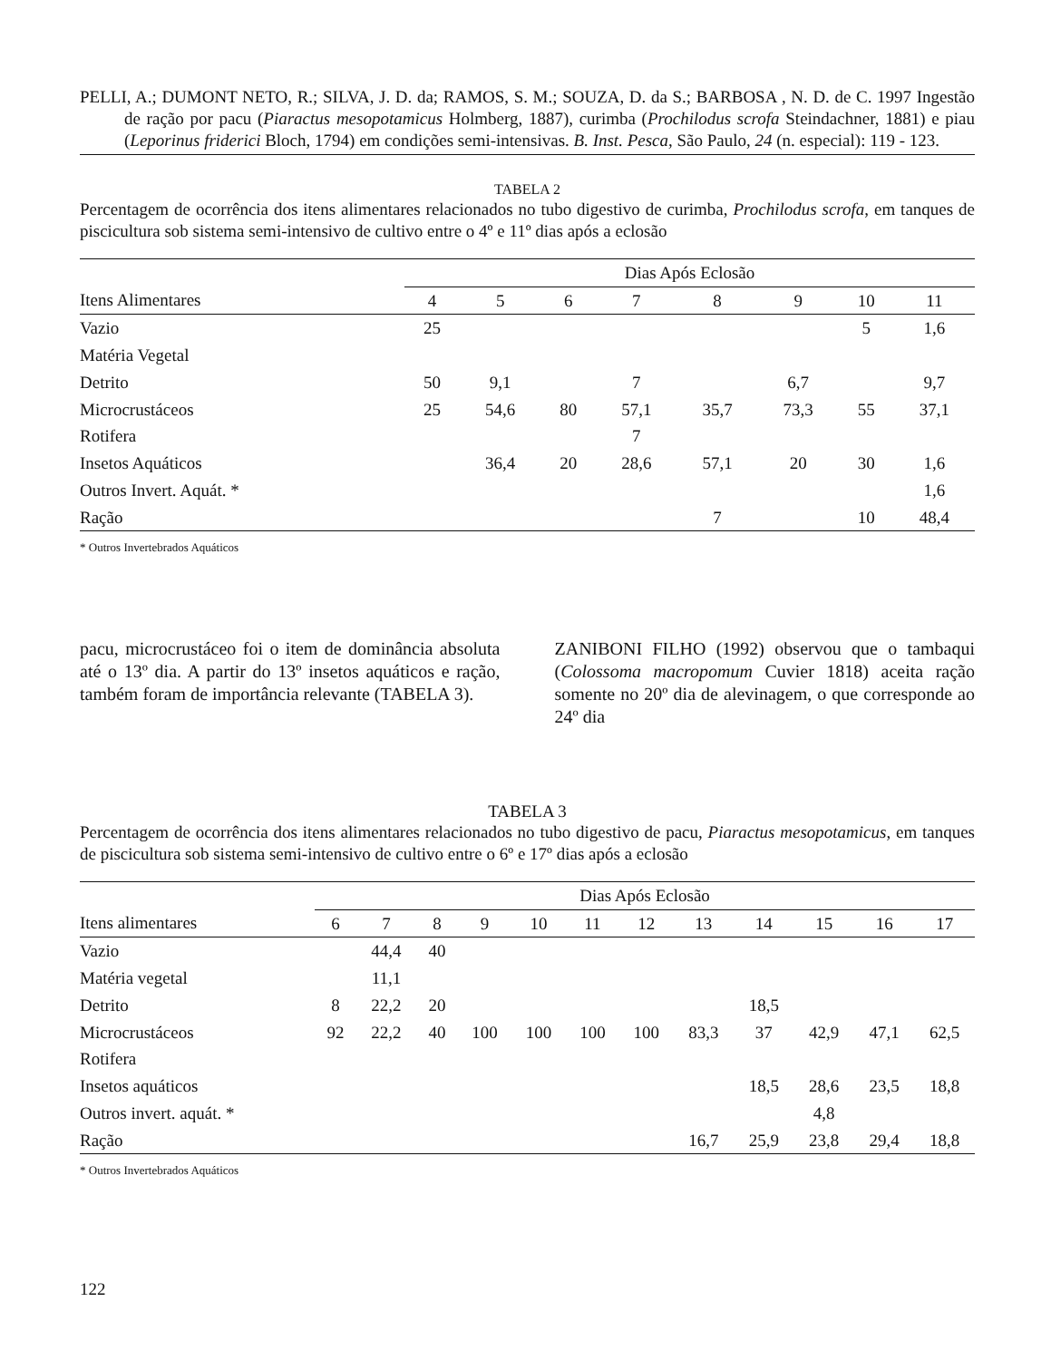PELLI, A.; DUMONT NETO, R.; SILVA, J. D. da; RAMOS, S. M.; SOUZA, D. da S.; BARBOSA , N. D. de C. 1997 Ingestão de ração por pacu (Piaractus mesopotamicus Holmberg, 1887), curimba (Prochilodus scrofa Steindachner, 1881) e piau (Leporinus friderici Bloch, 1794) em condições semi-intensivas. B. Inst. Pesca, São Paulo, 24 (n. especial): 119 - 123.
TABELA 2
Percentagem de ocorrência dos itens alimentares relacionados no tubo digestivo de curimba, Prochilodus scrofa, em tanques de piscicultura sob sistema semi-intensivo de cultivo entre o 4º e 11º dias após a eclosão
| | Dias Após Eclosão | | | | | | | |
| --- | --- | --- | --- | --- | --- | --- | --- | --- |
| Itens Alimentares | 4 | 5 | 6 | 7 | 8 | 9 | 10 | 11 |
| Vazio | 25 | | | | | | 5 | 1,6 |
| Matéria Vegetal | | | | | | | | |
| Detrito | 50 | 9,1 | | 7 | | 6,7 | | 9,7 |
| Microcrustáceos | 25 | 54,6 | 80 | 57,1 | 35,7 | 73,3 | 55 | 37,1 |
| Rotifera | | | | 7 | | | | |
| Insetos Aquáticos | | 36,4 | 20 | 28,6 | 57,1 | 20 | 30 | 1,6 |
| Outros Invert. Aquát. * | | | | | | | | 1,6 |
| Ração | | | | | 7 | | 10 | 48,4 |
* Outros Invertebrados Aquáticos
pacu, microcrustáceo foi o item de dominância absoluta até o 13º dia. A partir do 13º insetos aquáticos e ração, também foram de importância relevante (TABELA 3).
ZANIBONI FILHO (1992) observou que o tambaqui (Colossoma macropomum Cuvier 1818) aceita ração somente no 20º dia de alevinagem, o que corresponde ao 24º dia
TABELA 3
Percentagem de ocorrência dos itens alimentares relacionados no tubo digestivo de pacu, Piaractus mesopotamicus, em tanques de piscicultura sob sistema semi-intensivo de cultivo entre o 6º e 17º dias após a eclosão
| | Dias Após Eclosão | | | | | | | | | | | |
| --- | --- | --- | --- | --- | --- | --- | --- | --- | --- | --- | --- | --- |
| Itens alimentares | 6 | 7 | 8 | 9 | 10 | 11 | 12 | 13 | 14 | 15 | 16 | 17 |
| Vazio | | 44,4 | 40 | | | | | | | | | |
| Matéria vegetal | | 11,1 | | | | | | | | | | |
| Detrito | 8 | 22,2 | 20 | | | | | | 18,5 | | | |
| Microcrustáceos | 92 | 22,2 | 40 | 100 | 100 | 100 | 100 | 83,3 | 37 | 42,9 | 47,1 | 62,5 |
| Rotifera | | | | | | | | | | | | |
| Insetos aquáticos | | | | | | | | | 18,5 | 28,6 | 23,5 | 18,8 |
| Outros invert. aquát. * | | | | | | | | | | 4,8 | | |
| Ração | | | | | | | | 16,7 | 25,9 | 23,8 | 29,4 | 18,8 |
* Outros Invertebrados Aquáticos
122